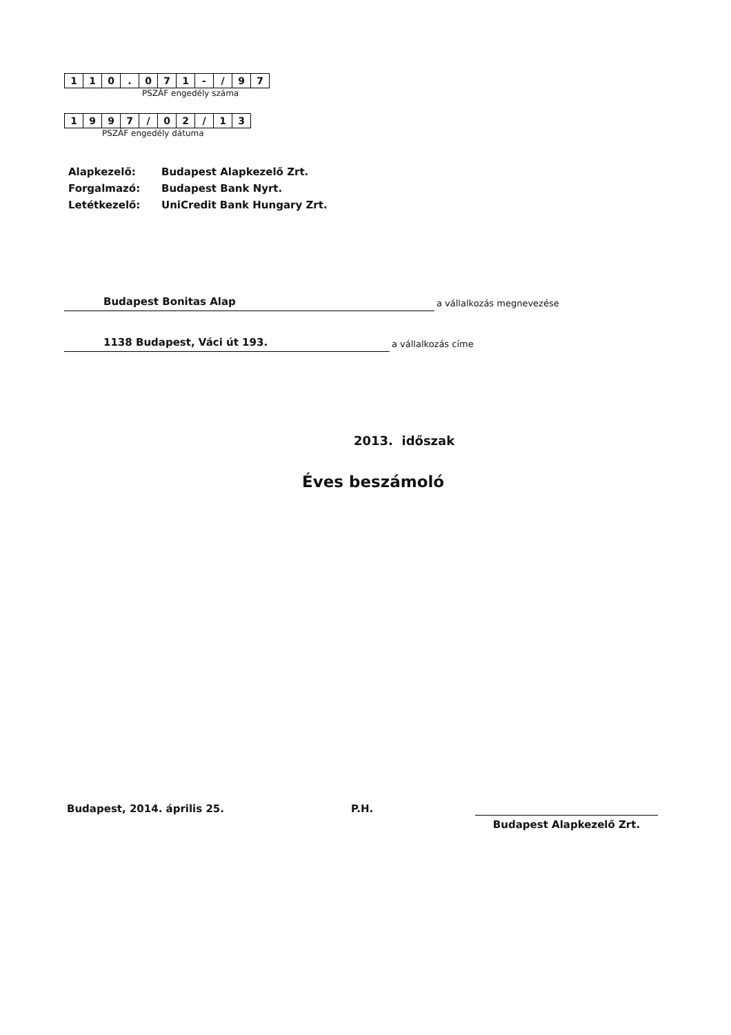| 1 | 1 | 0 | . | 0 | 7 | 1 | - | / | 9 | 7 |
PSZÁF engedély száma
| 1 | 9 | 9 | 7 | / | 0 | 2 | / | 1 | 3 |
PSZÁF engedély dátuma
| Alapkezelő: | Budapest Alapkezelő Zrt. |
| Forgalmazó: | Budapest Bank Nyrt. |
| Letétkezelő: | UniCredit Bank Hungary Zrt. |
Budapest Bonitas Alap
a vállalkozás megnevezése
1138 Budapest, Váci út 193.
a vállalkozás címe
2013. időszak
Éves beszámoló
Budapest, 2014. április 25. P.H.
Budapest Alapkezelő Zrt.